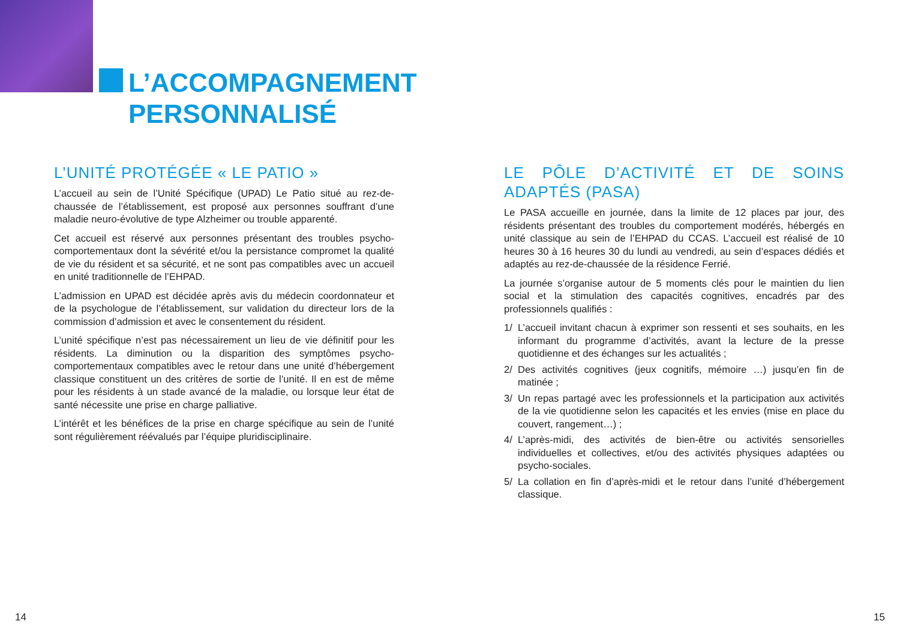L’ACCOMPAGNEMENT
PERSONNALISÉ
L’UNITÉ PROTÉGÉE « LE PATIO »
L’accueil au sein de l’Unité Spécifique (UPAD) Le Patio situé au rez-de-chaussée de l’établissement, est proposé aux personnes souffrant d’une maladie neuro-évolutive de type Alzheimer ou trouble apparenté.
Cet accueil est réservé aux personnes présentant des troubles psycho-comportementaux dont la sévérité et/ou la persistance compromet la qualité de vie du résident et sa sécurité, et ne sont pas compatibles avec un accueil en unité traditionnelle de l’EHPAD.
L’admission en UPAD est décidée après avis du médecin coordonnateur et de la psychologue de l’établissement, sur validation du directeur lors de la commission d’admission et avec le consentement du résident.
L’unité spécifique n’est pas nécessairement un lieu de vie définitif pour les résidents. La diminution ou la disparition des symptômes psycho-comportementaux compatibles avec le retour dans une unité d’hébergement classique constituent un des critères de sortie de l’unité. Il en est de même pour les résidents à un stade avancé de la maladie, ou lorsque leur état de santé nécessite une prise en charge palliative.
L’intérêt et les bénéfices de la prise en charge spécifique au sein de l’unité sont régulièrement réévalués par l’équipe pluridisciplinaire.
LE PÔLE D’ACTIVITÉ ET DE SOINS ADAPTÉS (PASA)
Le PASA accueille en journée, dans la limite de 12 places par jour, des résidents présentant des troubles du comportement modérés, hébergés en unité classique au sein de l’EHPAD du CCAS. L’accueil est réalisé de 10 heures 30 à 16 heures 30 du lundi au vendredi, au sein d’espaces dédiés et adaptés au rez-de-chaussée de la résidence Ferrié.
La journée s’organise autour de 5 moments clés pour le maintien du lien social et la stimulation des capacités cognitives, encadrés par des professionnels qualifiés :
1/ L’accueil invitant chacun à exprimer son ressenti et ses souhaits, en les informant du programme d’activités, avant la lecture de la presse quotidienne et des échanges sur les actualités ;
2/ Des activités cognitives (jeux cognitifs, mémoire …) jusqu’en fin de matinée ;
3/ Un repas partagé avec les professionnels et la participation aux activités de la vie quotidienne selon les capacités et les envies (mise en place du couvert, rangement…) ;
4/ L’après-midi, des activités de bien-être ou activités sensorielles individuelles et collectives, et/ou des activités physiques adaptées ou psycho-sociales.
5/ La collation en fin d’après-midi et le retour dans l’unité d’hébergement classique.
14 15